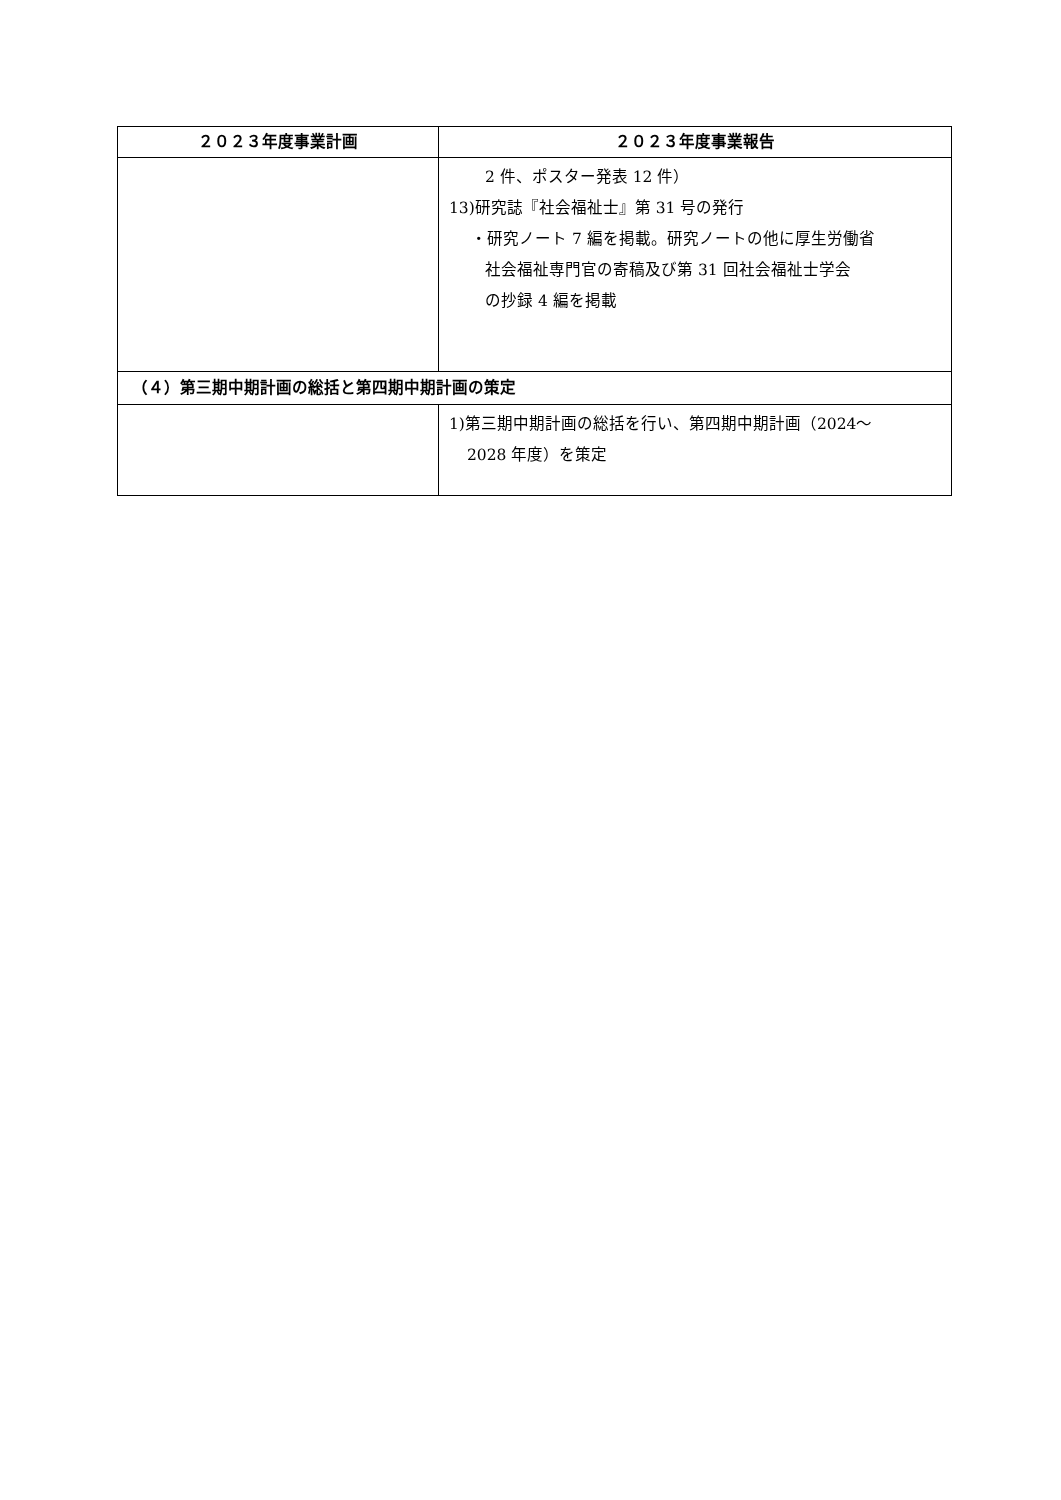| ２０２３年度事業計画 | ２０２３年度事業報告 |
| --- | --- |
| | 2 件、ポスター発表 12 件） 13)研究誌『社会福祉士』第 31 号の発行 ・研究ノート 7 編を掲載。研究ノートの他に厚生労働省 社会福祉専門官の寄稿及び第 31 回社会福祉士学会 の抄録 4 編を掲載 |
| （４）第三期中期計画の総括と第四期中期計画の策定 | |
| | 1)第三期中期計画の総括を行い、第四期中期計画（2024～ 2028 年度）を策定 |